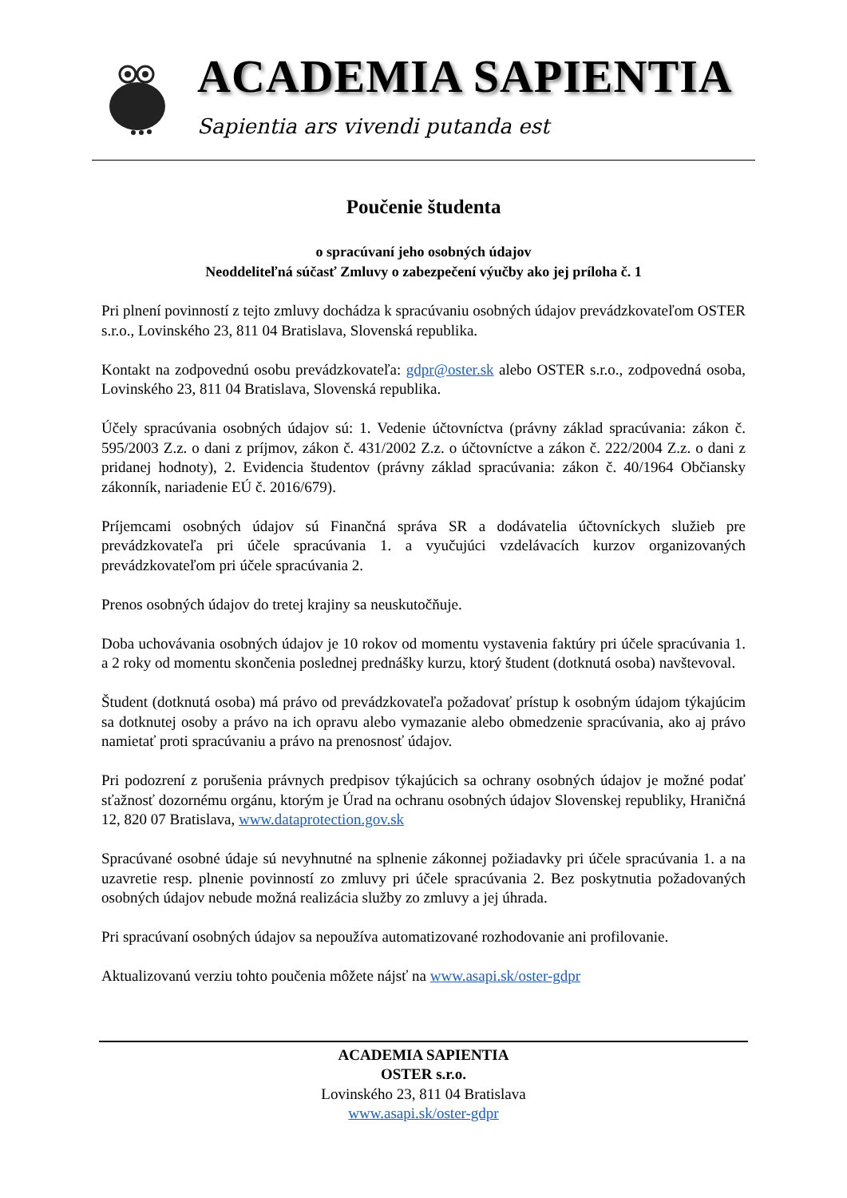ACADEMIA SAPIENTIA
Sapientia ars vivendi putanda est
Poučenie študenta
o spracúvaní jeho osobných údajov
Neoddeliteľná súčasť Zmluvy o zabezpečení výučby ako jej príloha č. 1
Pri plnení povinností z tejto zmluvy dochádza k spracúvaniu osobných údajov prevádzkovateľom OSTER s.r.o., Lovinského 23, 811 04 Bratislava, Slovenská republika.
Kontakt na zodpovednú osobu prevádzkovateľa: gdpr@oster.sk alebo OSTER s.r.o., zodpovedná osoba, Lovinského 23, 811 04 Bratislava, Slovenská republika.
Účely spracúvania osobných údajov sú: 1. Vedenie účtovníctva (právny základ spracúvania: zákon č. 595/2003 Z.z. o dani z príjmov, zákon č. 431/2002 Z.z. o účtovníctve a zákon č. 222/2004 Z.z. o dani z pridanej hodnoty), 2. Evidencia študentov (právny základ spracúvania: zákon č. 40/1964 Občiansky zákonník, nariadenie EÚ č. 2016/679).
Príjemcami osobných údajov sú Finančná správa SR a dodávatelia účtovníckych služieb pre prevádzkovateľa pri účele spracúvania 1. a vyučujúci vzdelávacích kurzov organizovaných prevádzkovateľom pri účele spracúvania 2.
Prenos osobných údajov do tretej krajiny sa neuskutočňuje.
Doba uchovávania osobných údajov je 10 rokov od momentu vystavenia faktúry pri účele spracúvania 1. a 2 roky od momentu skončenia poslednej prednášky kurzu, ktorý študent (dotknutá osoba) navštevoval.
Študent (dotknutá osoba) má právo od prevádzkovateľa požadovať prístup k osobným údajom týkajúcim sa dotknutej osoby a právo na ich opravu alebo vymazanie alebo obmedzenie spracúvania, ako aj právo namietať proti spracúvaniu a právo na prenosnosť údajov.
Pri podozrení z porušenia právnych predpisov týkajúcich sa ochrany osobných údajov je možné podať sťažnosť dozornému orgánu, ktorým je Úrad na ochranu osobných údajov Slovenskej republiky, Hraničná 12, 820 07 Bratislava, www.dataprotection.gov.sk
Spracúvané osobné údaje sú nevyhnutné na splnenie zákonnej požiadavky pri účele spracúvania 1. a na uzavretie resp. plnenie povinností zo zmluvy pri účele spracúvania 2. Bez poskytnutia požadovaných osobných údajov nebude možná realizácia služby zo zmluvy a jej úhrada.
Pri spracúvaní osobných údajov sa nepoužíva automatizované rozhodovanie ani profilovanie.
Aktualizovanú verziu tohto poučenia môžete nájsť na www.asapi.sk/oster-gdpr
ACADEMIA SAPIENTIA
OSTER s.r.o.
Lovinského 23, 811 04 Bratislava
www.asapi.sk/oster-gdpr